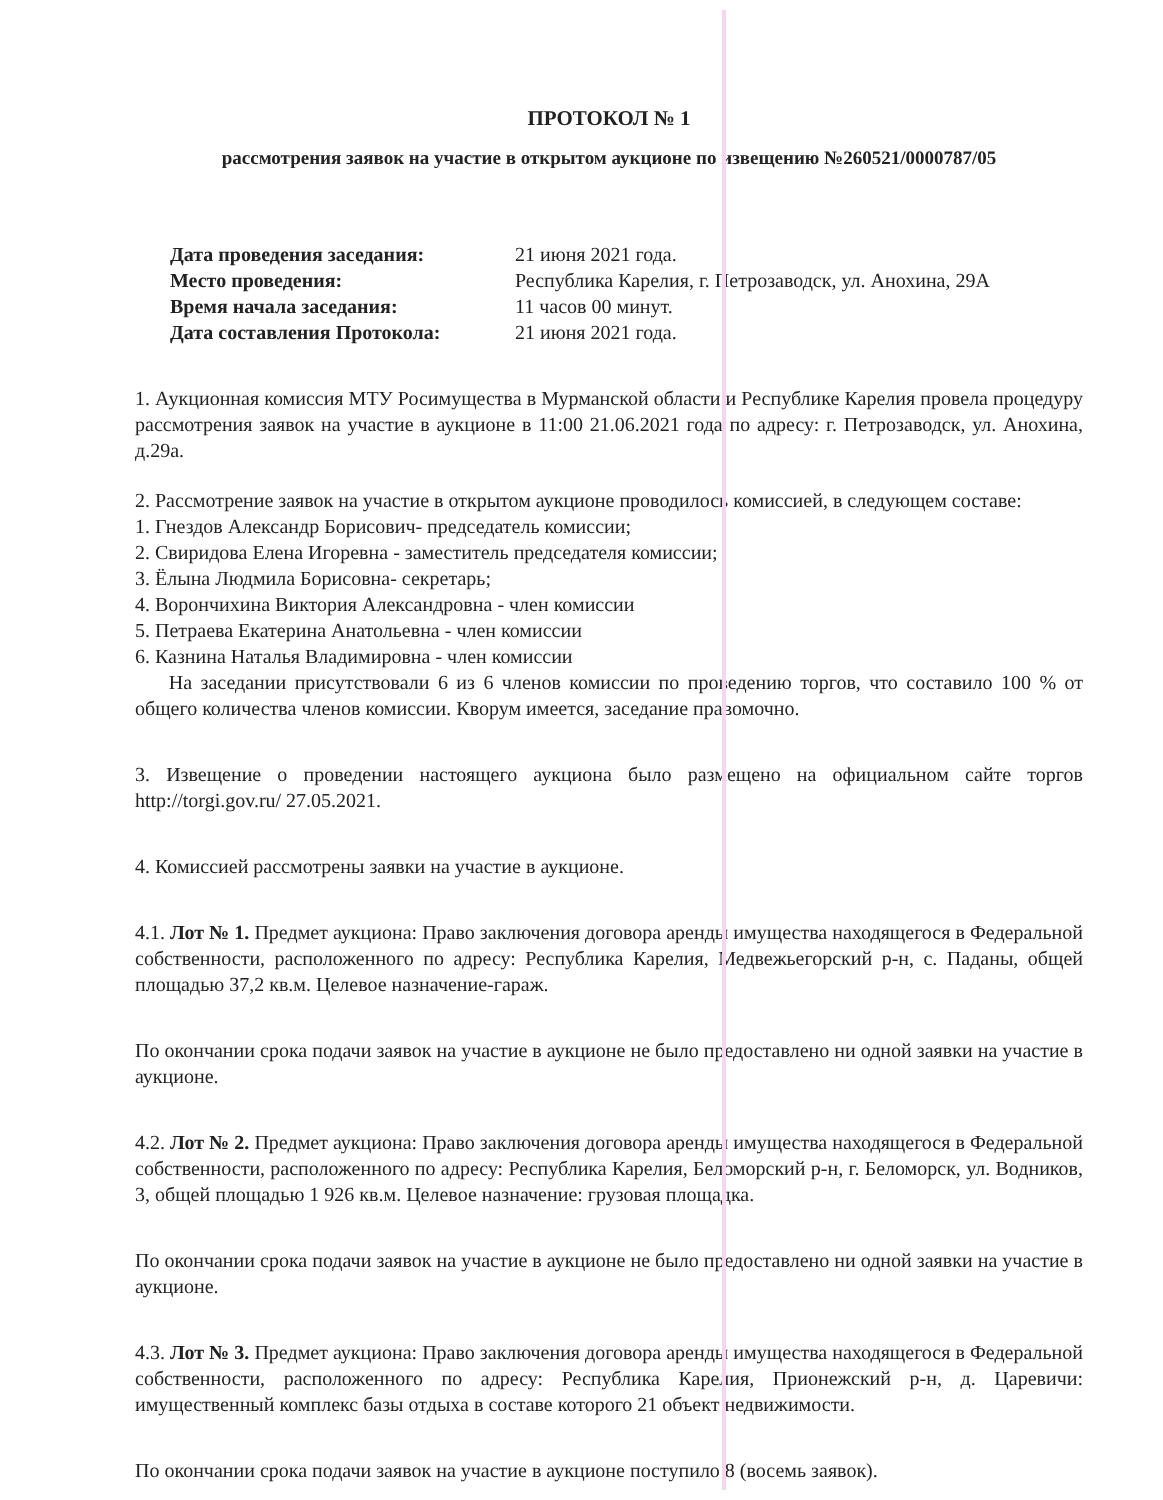ПРОТОКОЛ № 1
рассмотрения заявок на участие в открытом аукционе по извещению №260521/0000787/05
| Дата проведения заседания: | 21 июня 2021 года. |
| Место проведения: | Республика Карелия, г. Петрозаводск, ул. Анохина, 29А |
| Время начала заседания: | 11 часов 00 минут. |
| Дата составления Протокола: | 21 июня 2021 года. |
1. Аукционная комиссия МТУ Росимущества в Мурманской области и Республике Карелия провела процедуру рассмотрения заявок на участие в аукционе в 11:00 21.06.2021 года по адресу: г. Петрозаводск, ул. Анохина, д.29а.
2. Рассмотрение заявок на участие в открытом аукционе проводилось комиссией, в следующем составе:
1. Гнездов Александр Борисович- председатель комиссии;
2. Свиридова Елена Игоревна - заместитель председателя комиссии;
3. Ёлына Людмила Борисовна- секретарь;
4. Ворончихина Виктория Александровна - член комиссии
5. Петраева Екатерина Анатольевна - член комиссии
6. Казнина Наталья Владимировна - член комиссии
На заседании присутствовали 6 из 6 членов комиссии по проведению торгов, что составило 100 % от общего количества членов комиссии. Кворум имеется, заседание правомочно.
3. Извещение о проведении настоящего аукциона было размещено на официальном сайте торгов http://torgi.gov.ru/ 27.05.2021.
4. Комиссией рассмотрены заявки на участие в аукционе.
4.1. Лот № 1. Предмет аукциона: Право заключения договора аренды имущества находящегося в Федеральной собственности, расположенного по адресу: Республика Карелия, Медвежьегорский р-н, с. Паданы, общей площадью 37,2 кв.м. Целевое назначение-гараж.
По окончании срока подачи заявок на участие в аукционе не было предоставлено ни одной заявки на участие в аукционе.
4.2. Лот № 2. Предмет аукциона: Право заключения договора аренды имущества находящегося в Федеральной собственности, расположенного по адресу: Республика Карелия, Беломорский р-н, г. Беломорск, ул. Водников, 3, общей площадью 1 926 кв.м. Целевое назначение: грузовая площадка.
По окончании срока подачи заявок на участие в аукционе не было предоставлено ни одной заявки на участие в аукционе.
4.3. Лот № 3. Предмет аукциона: Право заключения договора аренды имущества находящегося в Федеральной собственности, расположенного по адресу: Республика Карелия, Прионежский р-н, д. Царевичи: имущественный комплекс базы отдыха в составе которого 21 объект недвижимости.
По окончании срока подачи заявок на участие в аукционе поступило 8 (восемь заявок).